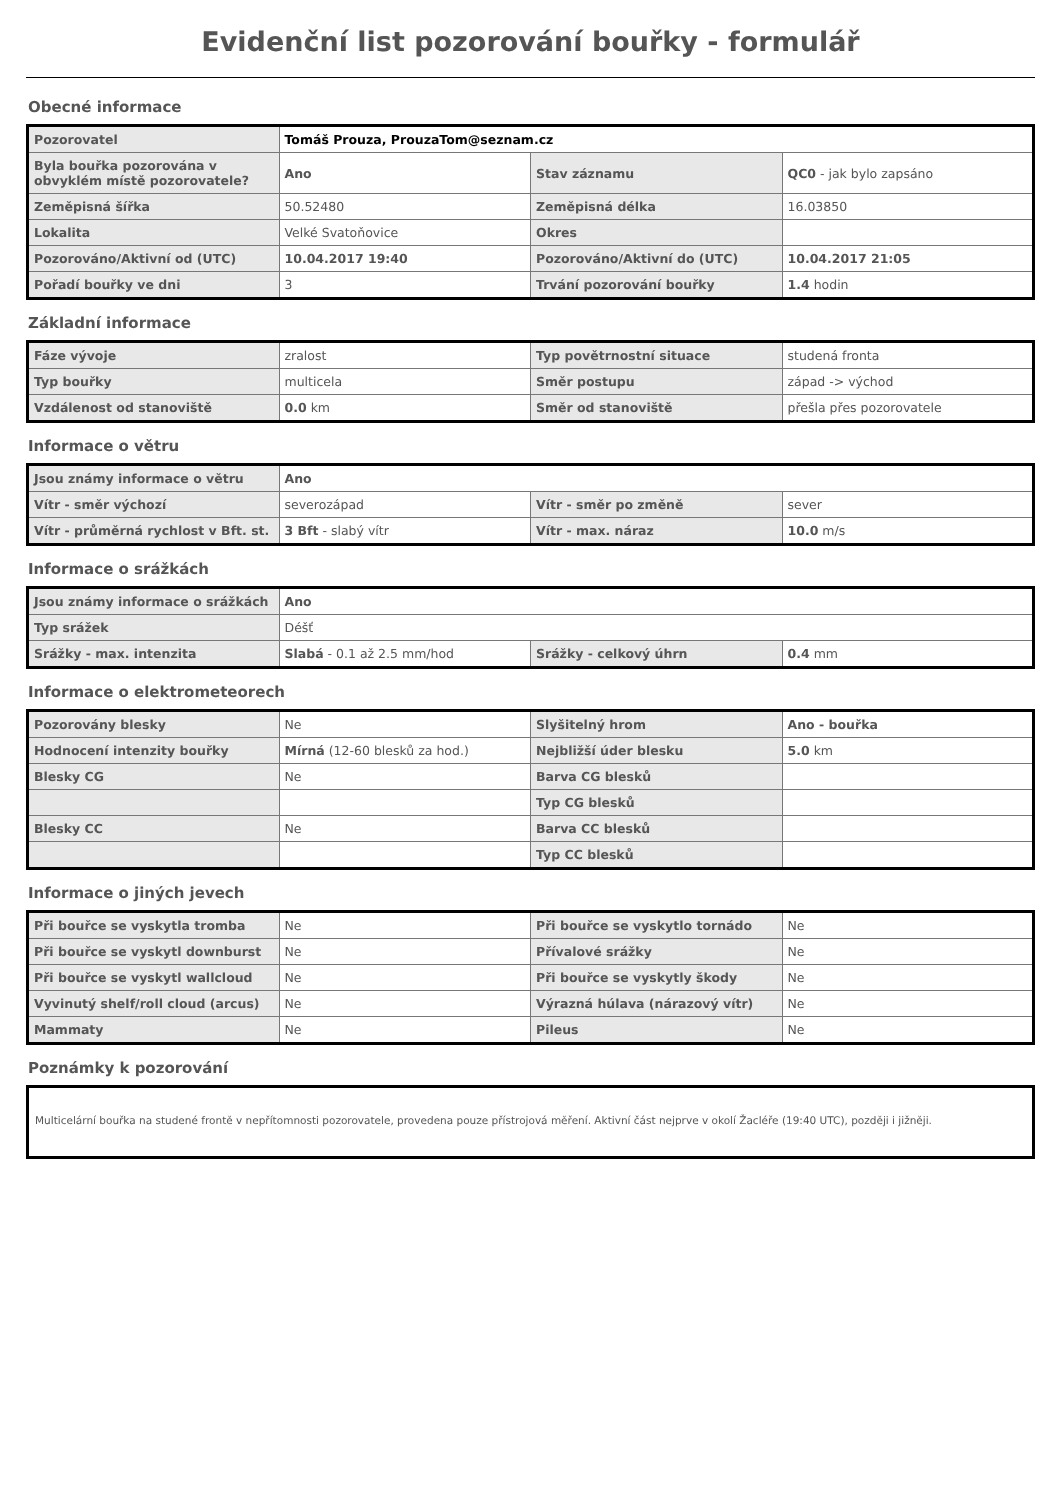Evidenční list pozorování bouřky - formulář
Obecné informace
| Pozorovatel | Tomáš Prouza, ProuzaTom@seznam.cz | | |
| Byla bouřka pozorována v obvyklém místě pozorovatele? | Ano | Stav záznamu | QC0 - jak bylo zapsáno |
| Zeměpisná šířka | 50.52480 | Zeměpisná délka | 16.03850 |
| Lokalita | Velké Svatoňovice | Okres | |
| Pozorováno/Aktivní od (UTC) | 10.04.2017 19:40 | Pozorováno/Aktivní do (UTC) | 10.04.2017 21:05 |
| Pořadí bouřky ve dni | 3 | Trvání pozorování bouřky | 1.4 hodin |
Základní informace
| Fáze vývoje | zralost | Typ povětrnostní situace | studená fronta |
| Typ bouřky | multicela | Směr postupu | západ -> východ |
| Vzdálenost od stanoviště | 0.0 km | Směr od stanoviště | přešla přes pozorovatele |
Informace o větru
| Jsou známy informace o větru | Ano | | |
| Vítr - směr výchozí | severozápad | Vítr - směr po změně | sever |
| Vítr - průměrná rychlost v Bft. st. | 3 Bft - slabý vítr | Vítr - max. náraz | 10.0 m/s |
Informace o srážkách
| Jsou známy informace o srážkách | Ano | | |
| Typ srážek | Déšť | | |
| Srážky - max. intenzita | Slabá - 0.1 až 2.5 mm/hod | Srážky - celkový úhrn | 0.4 mm |
Informace o elektrometeorech
| Pozorovány blesky | Ne | Slyšitelný hrom | Ano - bouřka |
| Hodnocení intenzity bouřky | Mírná (12-60 blesků za hod.) | Nejbližší úder blesku | 5.0 km |
| Blesky CG | Ne | Barva CG blesků | |
| | | Typ CG blesků | |
| Blesky CC | Ne | Barva CC blesků | |
| | | Typ CC blesků | |
Informace o jiných jevech
| Při bouřce se vyskytla tromba | Ne | Při bouřce se vyskytlo tornádo | Ne |
| Při bouřce se vyskytl downburst | Ne | Přívalové srážky | Ne |
| Při bouřce se vyskytl wallcloud | Ne | Při bouřce se vyskytly škody | Ne |
| Vyvinutý shelf/roll cloud (arcus) | Ne | Výrazná húlava (nárazový vítr) | Ne |
| Mammaty | Ne | Pileus | Ne |
Poznámky k pozorování
Multicelární bouřka na studené frontě v nepřítomnosti pozorovatele, provedena pouze přístrojová měření. Aktivní část nejprve v okolí Žacléře (19:40 UTC), později i jižněji.